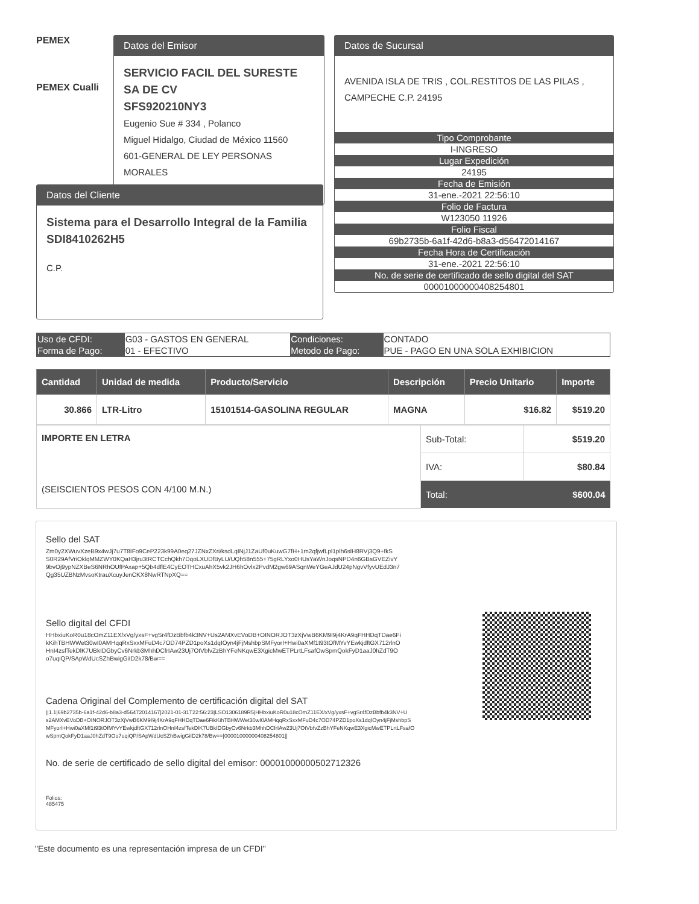PEMEX
PEMEX Cualli
Datos del Emisor
SERVICIO FACIL DEL SURESTE SA DE CV
SFS920210NY3
Eugenio Sue # 334 , Polanco
Miguel Hidalgo, Ciudad de México 11560
601-GENERAL DE LEY PERSONAS MORALES
Datos de Sucursal
AVENIDA ISLA DE TRIS , COL.RESTITOS DE LAS PILAS , CAMPECHE C.P. 24195
Tipo Comprobante
I-INGRESO
Lugar Expedición
24195
Fecha de Emisión
31-ene.-2021 22:56:10
Folio de Factura
W123050 11926
Folio Fiscal
69b2735b-6a1f-42d6-b8a3-d56472014167
Fecha Hora de Certificación
31-ene.-2021 22:56:10
No. de serie de certificado de sello digital del SAT
00001000000408254801
Datos del Cliente
Sistema para el Desarrollo Integral de la Familia
SDI8410262H5
C.P.
| Uso de CFDI: | G03 - GASTOS EN GENERAL | Condiciones: | CONTADO |
| Forma de Pago: | 01 - EFECTIVO | Metodo de Pago: | PUE - PAGO EN UNA SOLA EXHIBICION |
| Cantidad | Unidad de medida | Producto/Servicio | Descripción | Precio Unitario | Importe |
| --- | --- | --- | --- | --- | --- |
| 30.866 | LTR-Litro | 15101514-GASOLINA REGULAR | MAGNA | $16.82 | $519.20 |
| IMPORTE EN LETRA (SEISCIENTOS PESOS CON 4/100 M.N.) | Sub-Total: | $519.20 |
| | IVA: | $80.84 |
| | Total: | $600.04 |
Sello del SAT
Zm0y2XWuvXzeB9x4wJj7u7T8IFo9CeP223k99A0eq27JZNxZXri/ksdLqINjJ1ZaUf0uKuwG7fH+1m2qfjwfLpl1plh6slH8RVj3Q9+fkS S0R29AfVriOklqMMZWY0KQaH3jru3tRCTCchQkh7DqoLXUDfByLU/UQh58n555+75gRLYxo0HUsYaWnJoqsNPD4n6GBsGVEZivY 9bvOj9ypNZXBeS6NRhOUfPAxap+5Qb4dflE4CyEOTHCxuAhX5vk2JH6hOvlx2PvdM2gw69ASqnWeYGeAJdU24pNgvVfyvUEdJ3n7 Qg35UZBNzMvsoKtrauXcuyJenCKX8NwRTNpXQ==
Sello digital del CFDI
HHbxiuKoR0u18cOmZ11EX/xVg/yxsF+vgSr4fDzBbfb4k3NV+Us2AMXvEVoDB+OINORJOT3zXjVwB6KM9I9j4KrA9qFHHDqTDae6Fi kKihTBHWWet30wI0AMHqqRxSxxMFuD4c7OD74PZD1poXs1dqIOyn4jFjMshbpSMFyorI+Hwi0aXMf1t93tOfMYvYEwkjdftGX712rlnO HnI4zsfTekDlK7UBkIDGbyCv6Nrkb3MhhDCfrIAw23Uj7OtVbfvZzBhYFeNKqwE3XgicMwETPLrtLFsafOwSpmQokFyD1aaJ0hZdT9O o7uqiQP/SApWdUcSZhBwigGiID2k78/Bw==
Cadena Original del Complemento de certificación digital del SAT
||1.1|69b2735b-6a1f-42d6-b8a3-d56472014167|2021-01-31T22:56:23|LSO1306189R5|HHbxiuKoR0u18cOmZ11EX/xVg/yxsF+vgSr4fDzBbfb4k3NV+U s2AMXvEVoDB+OINORJOT3zXjVwB6KM9I9j4KrA9qFHHDqTDae6FikKihTBHWWet30wI0AMHqqRxSxxMFuD4c7OD74PZD1poXs1dqIOyn4jFjMshbpS MFyorI+Hwi0aXMf1t93tOfMYvYEwkjdftGX712rlnOHnI4zsfTekDlK7UBkIDGbyCv6Nrkb3MhhDCfrIAw23Uj7OtVbfvZzBhYFeNKqwE3XgicMwETPLrtLFsafO wSpmQokFyD1aaJ0hZdT9Oo7uqiQP/SApWdUcSZhBwigGiID2k78/Bw==|00001000000408254801||
No. de serie de certificado de sello digital del emisor: 00001000000502712326
Folios:
485475
"Este documento es una representación impresa de un CFDI"